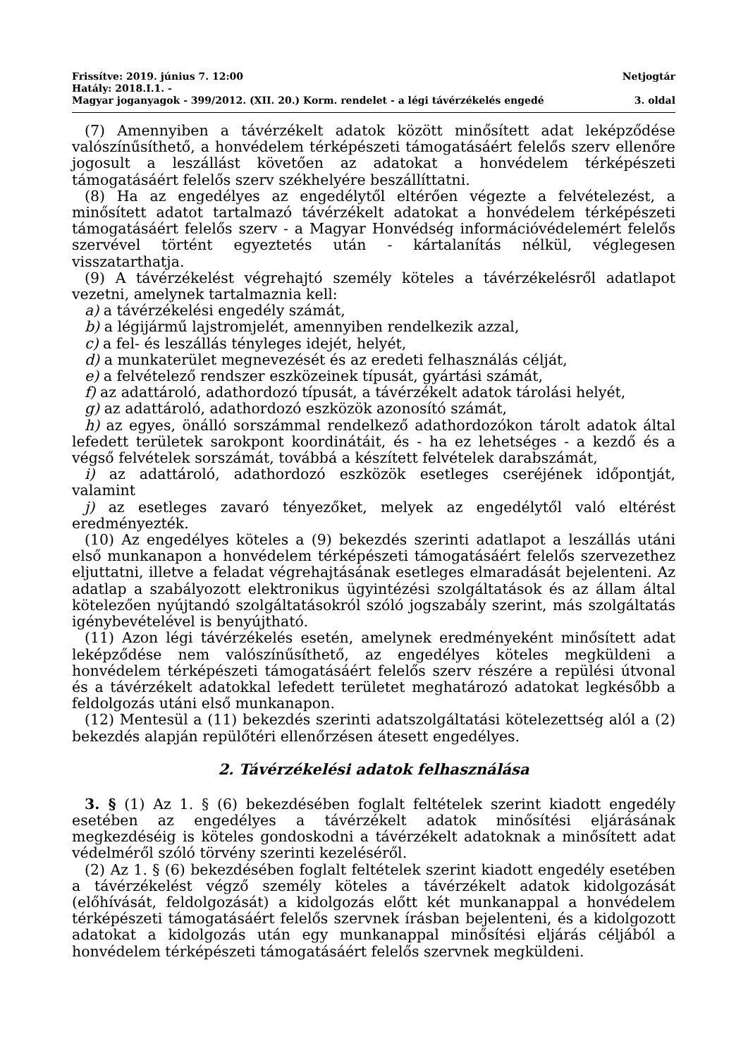Frissítve: 2019. június 7. 12:00 Netjogtár
Hatály: 2018.I.1. -
Magyar joganyagok - 399/2012. (XII. 20.) Korm. rendelet - a légi távérzékelés engedé 3. oldal
(7) Amennyiben a távérzékelt adatok között minősített adat leképződése valószínűsíthető, a honvédelem térképészeti támogatásáért felelős szerv ellenőre jogosult a leszállást követően az adatokat a honvédelem térképészeti támogatásáért felelős szerv székhelyére beszállíttatni.
(8) Ha az engedélyes az engedélytől eltérően végezte a felvételezést, a minősített adatot tartalmazó távérzékelt adatokat a honvédelem térképészeti támogatásáért felelős szerv - a Magyar Honvédség információvédelemért felelős szervével történt egyeztetés után - kártalanítás nélkül, véglegesen visszatarthatja.
(9) A távérzékelést végrehajtó személy köteles a távérzékelésről adatlapot vezetni, amelynek tartalmaznia kell:
a) a távérzékelési engedély számát,
b) a légijármű lajstromjelét, amennyiben rendelkezik azzal,
c) a fel- és leszállás tényleges idejét, helyét,
d) a munkaterület megnevezését és az eredeti felhasználás célját,
e) a felvételező rendszer eszközeinek típusát, gyártási számát,
f) az adattároló, adathordozó típusát, a távérzékelt adatok tárolási helyét,
g) az adattároló, adathordozó eszközök azonosító számát,
h) az egyes, önálló sorszámmal rendelkező adathordozókon tárolt adatok által lefedett területek sarokpont koordinátáit, és - ha ez lehetséges - a kezdő és a végső felvételek sorszámát, továbbá a készített felvételek darabszámát,
i) az adattároló, adathordozó eszközök esetleges cseréjének időpontját, valamint
j) az esetleges zavaró tényezőket, melyek az engedélytől való eltérést eredményezték.
(10) Az engedélyes köteles a (9) bekezdés szerinti adatlapot a leszállás utáni első munkanapon a honvédelem térképészeti támogatásáért felelős szervezethez eljuttatni, illetve a feladat végrehajtásának esetleges elmaradását bejelenteni. Az adatlap a szabályozott elektronikus ügyintézési szolgáltatások és az állam által kötelezően nyújtandó szolgáltatásokról szóló jogszabály szerint, más szolgáltatás igénybevételével is benyújtható.
(11) Azon légi távérzékelés esetén, amelynek eredményeként minősített adat leképződése nem valószínűsíthető, az engedélyes köteles megküldeni a honvédelem térképészeti támogatásáért felelős szerv részére a repülési útvonal és a távérzékelt adatokkal lefedett területet meghatározó adatokat legkésőbb a feldolgozás utáni első munkanapon.
(12) Mentesül a (11) bekezdés szerinti adatszolgáltatási kötelezettség alól a (2) bekezdés alapján repülőtéri ellenőrzésen átesett engedélyes.
2. Távérzékelési adatok felhasználása
3. § (1) Az 1. § (6) bekezdésében foglalt feltételek szerint kiadott engedély esetében az engedélyes a távérzékelt adatok minősítési eljárásának megkezdéséig is köteles gondoskodni a távérzékelt adatoknak a minősített adat védelméről szóló törvény szerinti kezeléséről.
(2) Az 1. § (6) bekezdésében foglalt feltételek szerint kiadott engedély esetében a távérzékelést végző személy köteles a távérzékelt adatok kidolgozását (előhívását, feldolgozását) a kidolgozás előtt két munkanappal a honvédelem térképészeti támogatásáért felelős szervnek írásban bejelenteni, és a kidolgozott adatokat a kidolgozás után egy munkanappal minősítési eljárás céljából a honvédelem térképészeti támogatásáért felelős szervnek megküldeni.